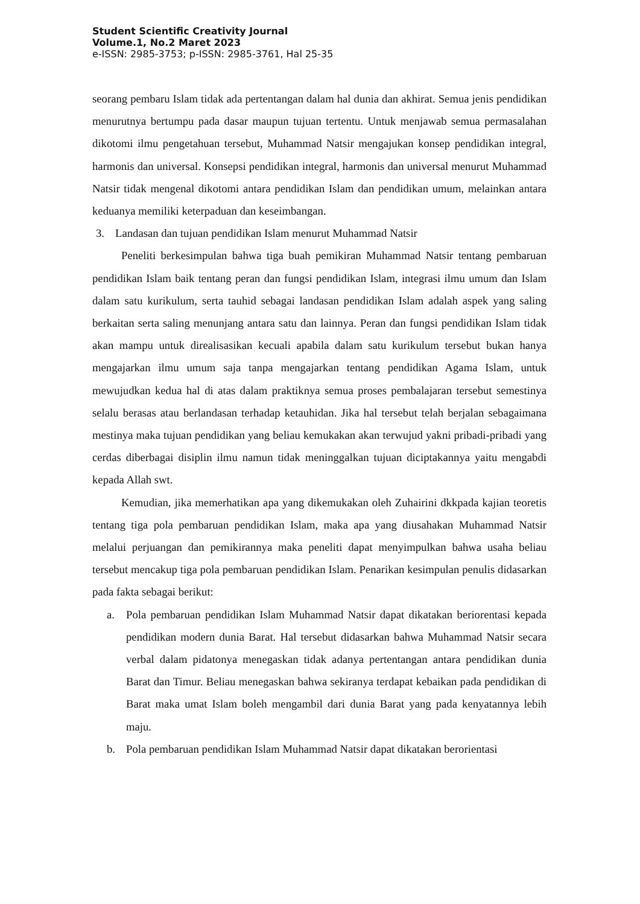Student Scientific Creativity Journal
Volume.1, No.2 Maret 2023
e-ISSN: 2985-3753; p-ISSN: 2985-3761, Hal 25-35
seorang pembaru Islam tidak ada pertentangan dalam hal dunia dan akhirat. Semua jenis pendidikan menurutnya bertumpu pada dasar maupun tujuan tertentu. Untuk menjawab semua permasalahan dikotomi ilmu pengetahuan tersebut, Muhammad Natsir mengajukan konsep pendidikan integral, harmonis dan universal. Konsepsi pendidikan integral, harmonis dan universal menurut Muhammad Natsir tidak mengenal dikotomi antara pendidikan Islam dan pendidikan umum, melainkan antara keduanya memiliki keterpaduan dan keseimbangan.
3. Landasan dan tujuan pendidikan Islam menurut Muhammad Natsir
Peneliti berkesimpulan bahwa tiga buah pemikiran Muhammad Natsir tentang pembaruan pendidikan Islam baik tentang peran dan fungsi pendidikan Islam, integrasi ilmu umum dan Islam dalam satu kurikulum, serta tauhid sebagai landasan pendidikan Islam adalah aspek yang saling berkaitan serta saling menunjang antara satu dan lainnya. Peran dan fungsi pendidikan Islam tidak akan mampu untuk direalisasikan kecuali apabila dalam satu kurikulum tersebut bukan hanya mengajarkan ilmu umum saja tanpa mengajarkan tentang pendidikan Agama Islam, untuk mewujudkan kedua hal di atas dalam praktiknya semua proses pembalajaran tersebut semestinya selalu berasas atau berlandasan terhadap ketauhidan. Jika hal tersebut telah berjalan sebagaimana mestinya maka tujuan pendidikan yang beliau kemukakan akan terwujud yakni pribadi-pribadi yang cerdas diberbagai disiplin ilmu namun tidak meninggalkan tujuan diciptakannya yaitu mengabdi kepada Allah swt.
Kemudian, jika memerhatikan apa yang dikemukakan oleh Zuhairini dkkpada kajian teoretis tentang tiga pola pembaruan pendidikan Islam, maka apa yang diusahakan Muhammad Natsir melalui perjuangan dan pemikirannya maka peneliti dapat menyimpulkan bahwa usaha beliau tersebut mencakup tiga pola pembaruan pendidikan Islam. Penarikan kesimpulan penulis didasarkan pada fakta sebagai berikut:
a. Pola pembaruan pendidikan Islam Muhammad Natsir dapat dikatakan beriorentasi kepada pendidikan modern dunia Barat. Hal tersebut didasarkan bahwa Muhammad Natsir secara verbal dalam pidatonya menegaskan tidak adanya pertentangan antara pendidikan dunia Barat dan Timur. Beliau menegaskan bahwa sekiranya terdapat kebaikan pada pendidikan di Barat maka umat Islam boleh mengambil dari dunia Barat yang pada kenyatannya lebih maju.
b. Pola pembaruan pendidikan Islam Muhammad Natsir dapat dikatakan berorientasi